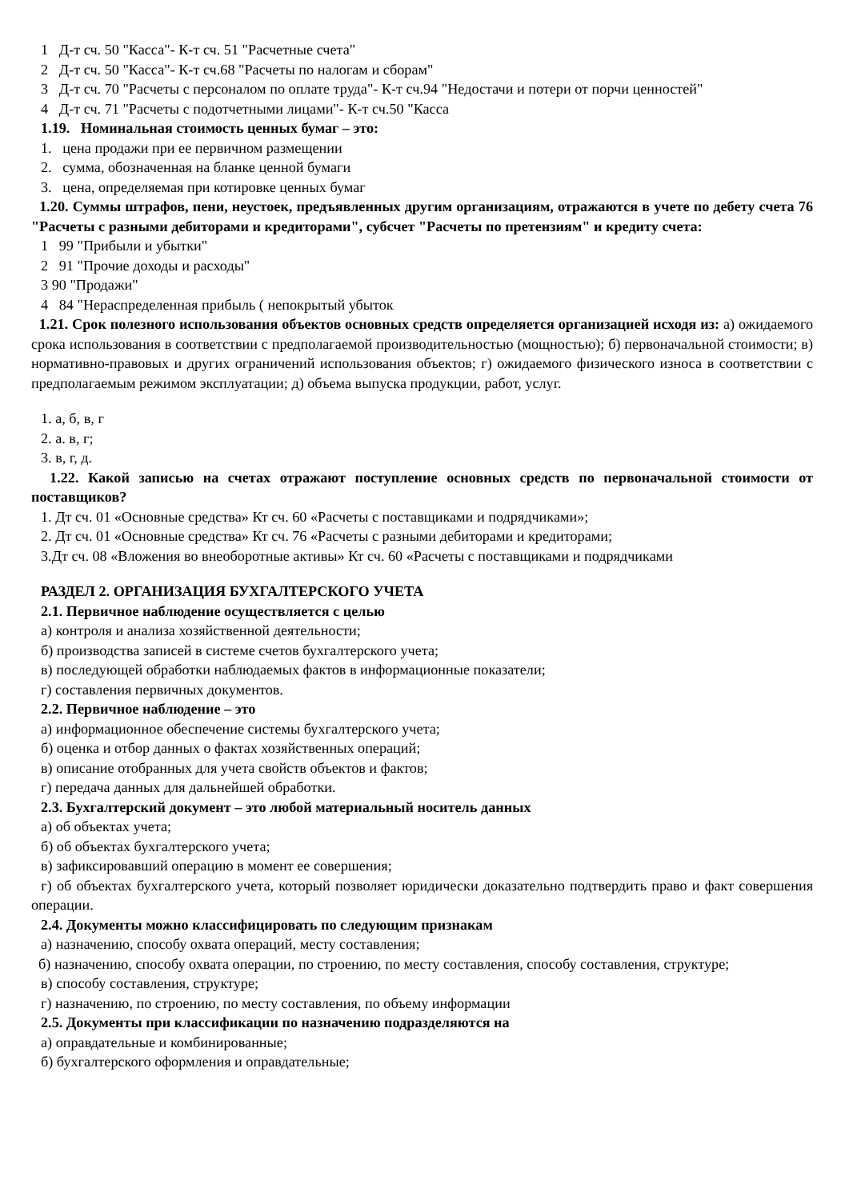1 Д-т сч. 50 "Касса"- К-т сч. 51 "Расчетные счета"
2 Д-т сч. 50 "Касса"- К-т сч.68 "Расчеты по налогам и сборам"
3 Д-т сч. 70 "Расчеты с персоналом по оплате труда"- К-т сч.94 "Недостачи и потери от порчи ценностей"
4 Д-т сч. 71 "Расчеты с подотчетными лицами"- К-т сч.50 "Касса
1.19. Номинальная стоимость ценных бумаг – это:
1. цена продажи при ее первичном размещении
2. сумма, обозначенная на бланке ценной бумаги
3. цена, определяемая при котировке ценных бумаг
1.20. Суммы штрафов, пени, неустоек, предъявленных другим организациям, отражаются в учете по дебету счета 76 "Расчеты с разными дебиторами и кредиторами", субсчет "Расчеты по претензиям" и кредиту счета:
1 99 "Прибыли и убытки"
2 91 "Прочие доходы и расходы"
3 90 "Продажи"
4 84 "Нераспределенная прибыль ( непокрытый убыток
1.21. Срок полезного использования объектов основных средств определяется организацией исходя из: а) ожидаемого срока использования в соответствии с предполагаемой производительностью (мощностью); б) первоначальной стоимости; в) нормативно-правовых и других ограничений использования объектов; г) ожидаемого физического износа в соответствии с предполагаемым режимом эксплуатации; д) объема выпуска продукции, работ, услуг.
1. а, б, в, г
2. а. в, г;
3. в, г, д.
1.22. Какой записью на счетах отражают поступление основных средств по первоначальной стоимости от поставщиков?
1. Дт сч. 01 «Основные средства» Кт сч. 60 «Расчеты с поставщиками и подрядчиками»;
2. Дт сч. 01 «Основные средства» Кт сч. 76 «Расчеты с разными дебиторами и кредиторами;
3.Дт сч. 08 «Вложения во внеоборотные активы» Кт сч. 60 «Расчеты с поставщиками и подрядчиками
РАЗДЕЛ 2. ОРГАНИЗАЦИЯ БУХГАЛТЕРСКОГО УЧЕТА
2.1. Первичное наблюдение осуществляется с целью
а) контроля и анализа хозяйственной деятельности;
б) производства записей в системе счетов бухгалтерского учета;
в) последующей обработки наблюдаемых фактов в информационные показатели;
г) составления первичных документов.
2.2. Первичное наблюдение – это
а) информационное обеспечение системы бухгалтерского учета;
б) оценка и отбор данных о фактах хозяйственных операций;
в) описание отобранных для учета свойств объектов и фактов;
г) передача данных для дальнейшей обработки.
2.3. Бухгалтерский документ – это любой материальный носитель данных
а) об объектах учета;
б) об объектах бухгалтерского учета;
в) зафиксировавший операцию в момент ее совершения;
г) об объектах бухгалтерского учета, который позволяет юридически доказательно подтвердить право и факт совершения операции.
2.4. Документы можно классифицировать по следующим признакам
а) назначению, способу охвата операций, месту составления;
б) назначению, способу охвата операции, по строению, по месту составления, способу составления, структуре;
в) способу составления, структуре;
г) назначению, по строению, по месту составления, по объему информации
2.5. Документы при классификации по назначению подразделяются на
а) оправдательные и комбинированные;
б) бухгалтерского оформления и оправдательные;